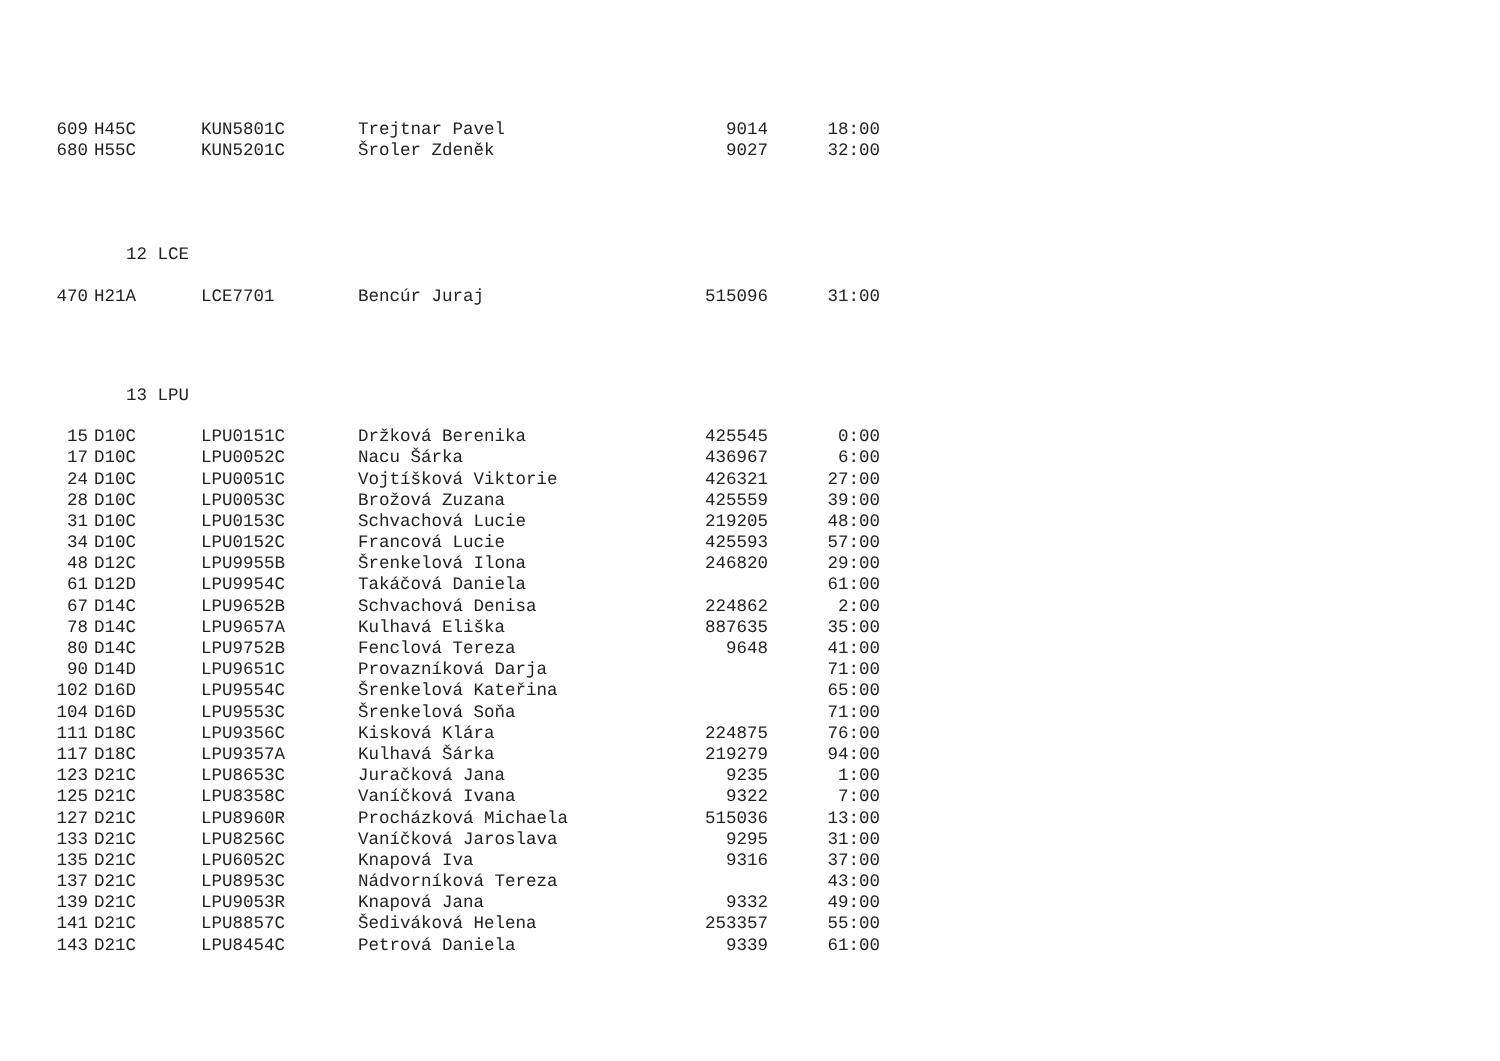| 609 | H45C | KUN5801C | Trejtnar Pavel | 9014 | 18:00 |
| 680 | H55C | KUN5201C | Šroler Zdeněk | 9027 | 32:00 |
12 LCE
| 470 | H21A | LCE7701 | Bencúr Juraj | 515096 | 31:00 |
13 LPU
| 15 | D10C | LPU0151C | Držková Berenika | 425545 | 0:00 |
| 17 | D10C | LPU0052C | Nacu Šárka | 436967 | 6:00 |
| 24 | D10C | LPU0051C | Vojtíšková Viktorie | 426321 | 27:00 |
| 28 | D10C | LPU0053C | Brožová Zuzana | 425559 | 39:00 |
| 31 | D10C | LPU0153C | Schvachová Lucie | 219205 | 48:00 |
| 34 | D10C | LPU0152C | Francová Lucie | 425593 | 57:00 |
| 48 | D12C | LPU9955B | Šrenkelová Ilona | 246820 | 29:00 |
| 61 | D12D | LPU9954C | Takáčová Daniela | | 61:00 |
| 67 | D14C | LPU9652B | Schvachová Denisa | 224862 | 2:00 |
| 78 | D14C | LPU9657A | Kulhavá Eliška | 887635 | 35:00 |
| 80 | D14C | LPU9752B | Fenclová Tereza | 9648 | 41:00 |
| 90 | D14D | LPU9651C | Provazníková Darja | | 71:00 |
| 102 | D16D | LPU9554C | Šrenkelová Kateřina | | 65:00 |
| 104 | D16D | LPU9553C | Šrenkelová Soňa | | 71:00 |
| 111 | D18C | LPU9356C | Kisková Klára | 224875 | 76:00 |
| 117 | D18C | LPU9357A | Kulhavá Šárka | 219279 | 94:00 |
| 123 | D21C | LPU8653C | Juračková Jana | 9235 | 1:00 |
| 125 | D21C | LPU8358C | Vaníčková Ivana | 9322 | 7:00 |
| 127 | D21C | LPU8960R | Procházková Michaela | 515036 | 13:00 |
| 133 | D21C | LPU8256C | Vaníčková Jaroslava | 9295 | 31:00 |
| 135 | D21C | LPU6052C | Knapová Iva | 9316 | 37:00 |
| 137 | D21C | LPU8953C | Nádvorníková Tereza | | 43:00 |
| 139 | D21C | LPU9053R | Knapová Jana | 9332 | 49:00 |
| 141 | D21C | LPU8857C | Šediváková Helena | 253357 | 55:00 |
| 143 | D21C | LPU8454C | Petrová Daniela | 9339 | 61:00 |